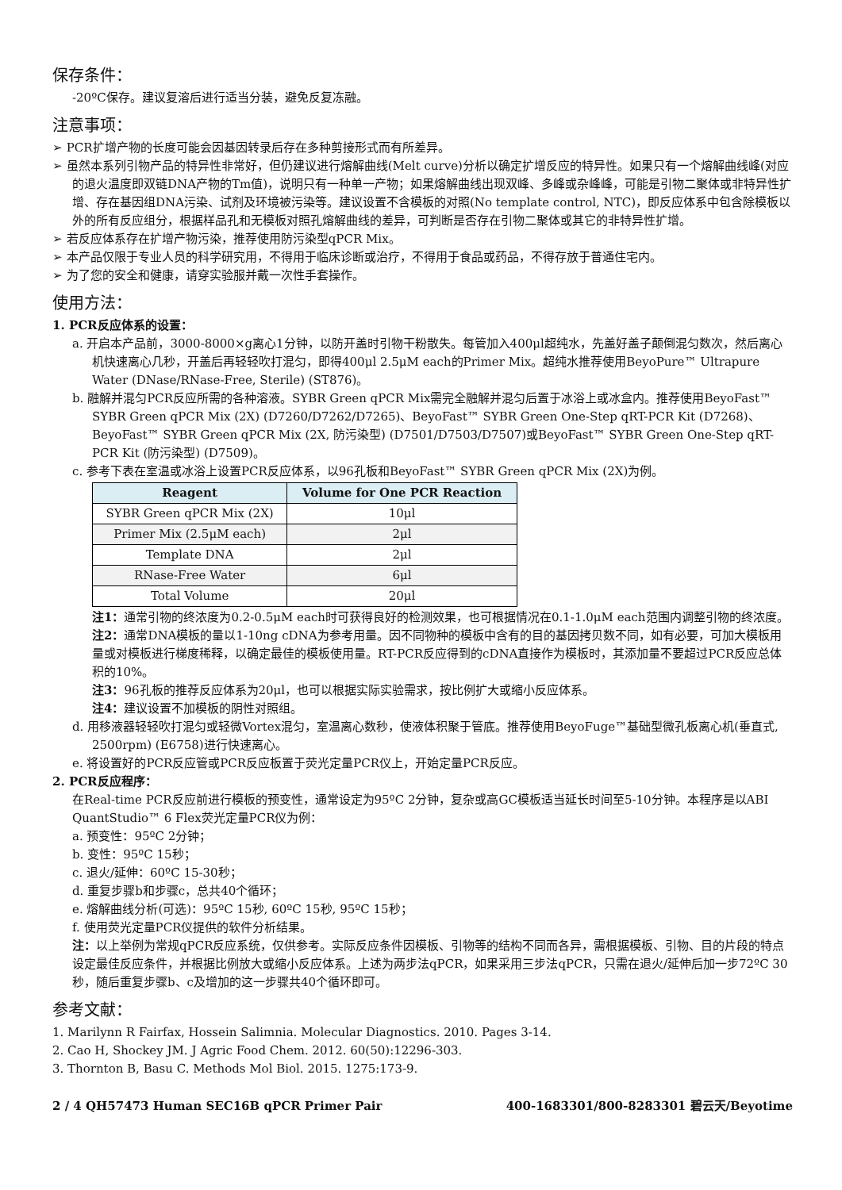保存条件：
-20ºC保存。建议复溶后进行适当分装，避免反复冻融。
注意事项：
➢ PCR扩增产物的长度可能会因基因转录后存在多种剪接形式而有所差异。
➢ 虽然本系列引物产品的特异性非常好，但仍建议进行熔解曲线(Melt curve)分析以确定扩增反应的特异性。如果只有一个熔解曲线峰(对应的退火温度即双链DNA产物的Tm值)，说明只有一种单一产物；如果熔解曲线出现双峰、多峰或杂峰峰，可能是引物二聚体或非特异性扩增、存在基因组DNA污染、试剂及环境被污染等。建议设置不含模板的对照(No template control, NTC)，即反应体系中包含除模板以外的所有反应组分，根据样品孔和无模板对照孔熔解曲线的差异，可判断是否存在引物二聚体或其它的非特异性扩增。
➢ 若反应体系存在扩增产物污染，推荐使用防污染型qPCR Mix。
➢ 本产品仅限于专业人员的科学研究用，不得用于临床诊断或治疗，不得用于食品或药品，不得存放于普通住宅内。
➢ 为了您的安全和健康，请穿实验服并戴一次性手套操作。
使用方法：
1. PCR反应体系的设置：
a. 开启本产品前，3000-8000×g离心1分钟，以防开盖时引物干粉散失。每管加入400μl超纯水，先盖好盖子颠倒混匀数次，然后离心机快速离心几秒，开盖后再轻轻吹打混匀，即得400μl 2.5μM each的Primer Mix。超纯水推荐使用BeyoPure™ Ultrapure Water (DNase/RNase-Free, Sterile) (ST876)。
b. 融解并混匀PCR反应所需的各种溶液。SYBR Green qPCR Mix需完全融解并混匀后置于冰浴上或冰盒内。推荐使用BeyoFast™ SYBR Green qPCR Mix (2X) (D7260/D7262/D7265)、BeyoFast™ SYBR Green One-Step qRT-PCR Kit (D7268)、BeyoFast™ SYBR Green qPCR Mix (2X, 防污染型) (D7501/D7503/D7507)或BeyoFast™ SYBR Green One-Step qRT-PCR Kit (防污染型) (D7509)。
c. 参考下表在室温或冰浴上设置PCR反应体系，以96孔板和BeyoFast™ SYBR Green qPCR Mix (2X)为例。
| Reagent | Volume for One PCR Reaction |
| --- | --- |
| SYBR Green qPCR Mix (2X) | 10μl |
| Primer Mix (2.5μM each) | 2μl |
| Template DNA | 2μl |
| RNase-Free Water | 6μl |
| Total Volume | 20μl |
注1：通常引物的终浓度为0.2-0.5μM each时可获得良好的检测效果，也可根据情况在0.1-1.0μM each范围内调整引物的终浓度。
注2：通常DNA模板的量以1-10ng cDNA为参考用量。因不同物种的模板中含有的目的基因拷贝数不同，如有必要，可加大模板用量或对模板进行梯度稀释，以确定最佳的模板使用量。RT-PCR反应得到的cDNA直接作为模板时，其添加量不要超过PCR反应总体积的10%。
注3：96孔板的推荐反应体系为20μl，也可以根据实际实验需求，按比例扩大或缩小反应体系。
注4：建议设置不加模板的阴性对照组。
d. 用移液器轻轻吹打混匀或轻微Vortex混匀，室温离心数秒，使液体积聚于管底。推荐使用BeyoFuge™基础型微孔板离心机(垂直式, 2500rpm) (E6758)进行快速离心。
e. 将设置好的PCR反应管或PCR反应板置于荧光定量PCR仪上，开始定量PCR反应。
2. PCR反应程序：
在Real-time PCR反应前进行模板的预变性，通常设定为95ºC 2分钟，复杂或高GC模板适当延长时间至5-10分钟。本程序是以ABI QuantStudio™ 6 Flex荧光定量PCR仪为例：
a. 预变性：95ºC 2分钟；
b. 变性：95ºC 15秒；
c. 退火/延伸：60ºC 15-30秒；
d. 重复步骤b和步骤c，总共40个循环；
e. 熔解曲线分析(可选)：95ºC 15秒, 60ºC 15秒, 95ºC 15秒；
f. 使用荧光定量PCR仪提供的软件分析结果。
注：以上举例为常规qPCR反应系统，仅供参考。实际反应条件因模板、引物等的结构不同而各异，需根据模板、引物、目的片段的特点设定最佳反应条件，并根据比例放大或缩小反应体系。上述为两步法qPCR，如果采用三步法qPCR，只需在退火/延伸后加一步72ºC 30秒，随后重复步骤b、c及增加的这一步骤共40个循环即可。
参考文献：
1. Marilynn R Fairfax, Hossein Salimnia. Molecular Diagnostics. 2010. Pages 3-14.
2. Cao H, Shockey JM. J Agric Food Chem. 2012. 60(50):12296-303.
3. Thornton B, Basu C. Methods Mol Biol. 2015. 1275:173-9.
2 / 4 QH57473 Human SEC16B qPCR Primer Pair 400-1683301/800-8283301 碧云天/Beyotime